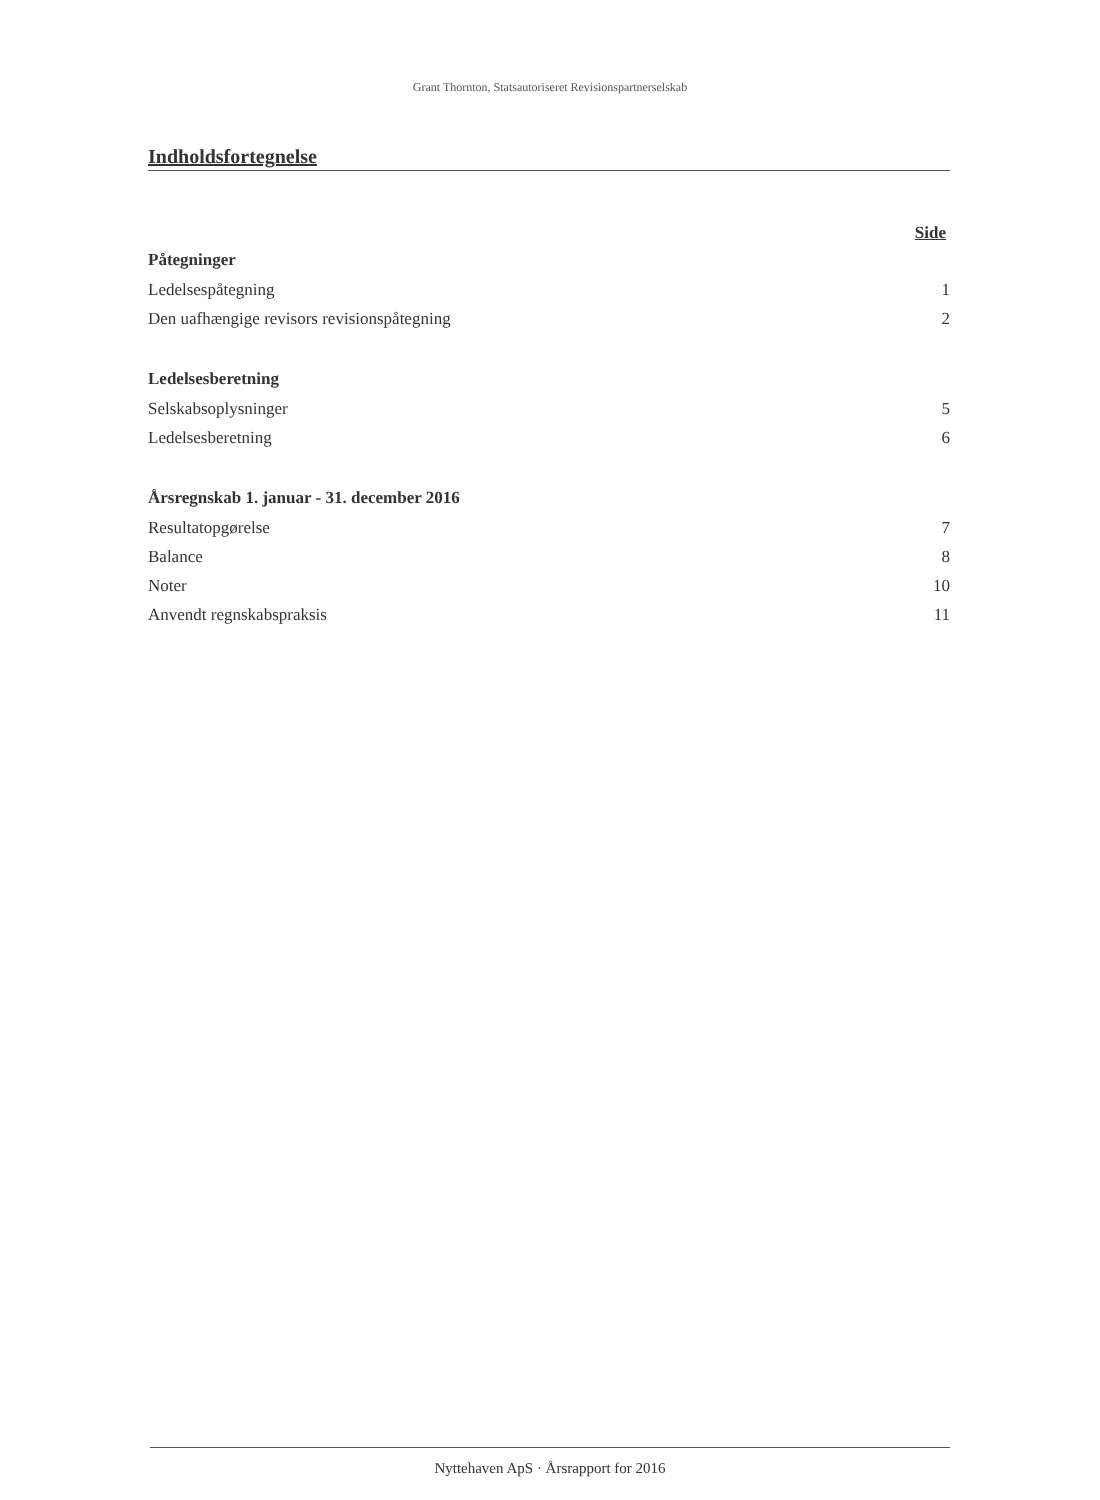Grant Thornton, Statsautoriseret Revisionspartnerselskab
Indholdsfortegnelse
Side
Påtegninger
Ledelsespåtegning 1
Den uafhængige revisors revisionspåtegning 2
Ledelsesberetning
Selskabsoplysninger 5
Ledelsesberetning 6
Årsregnskab 1. januar - 31. december 2016
Resultatopgørelse 7
Balance 8
Noter 10
Anvendt regnskabspraksis 11
Nyttehaven ApS · Årsrapport for 2016